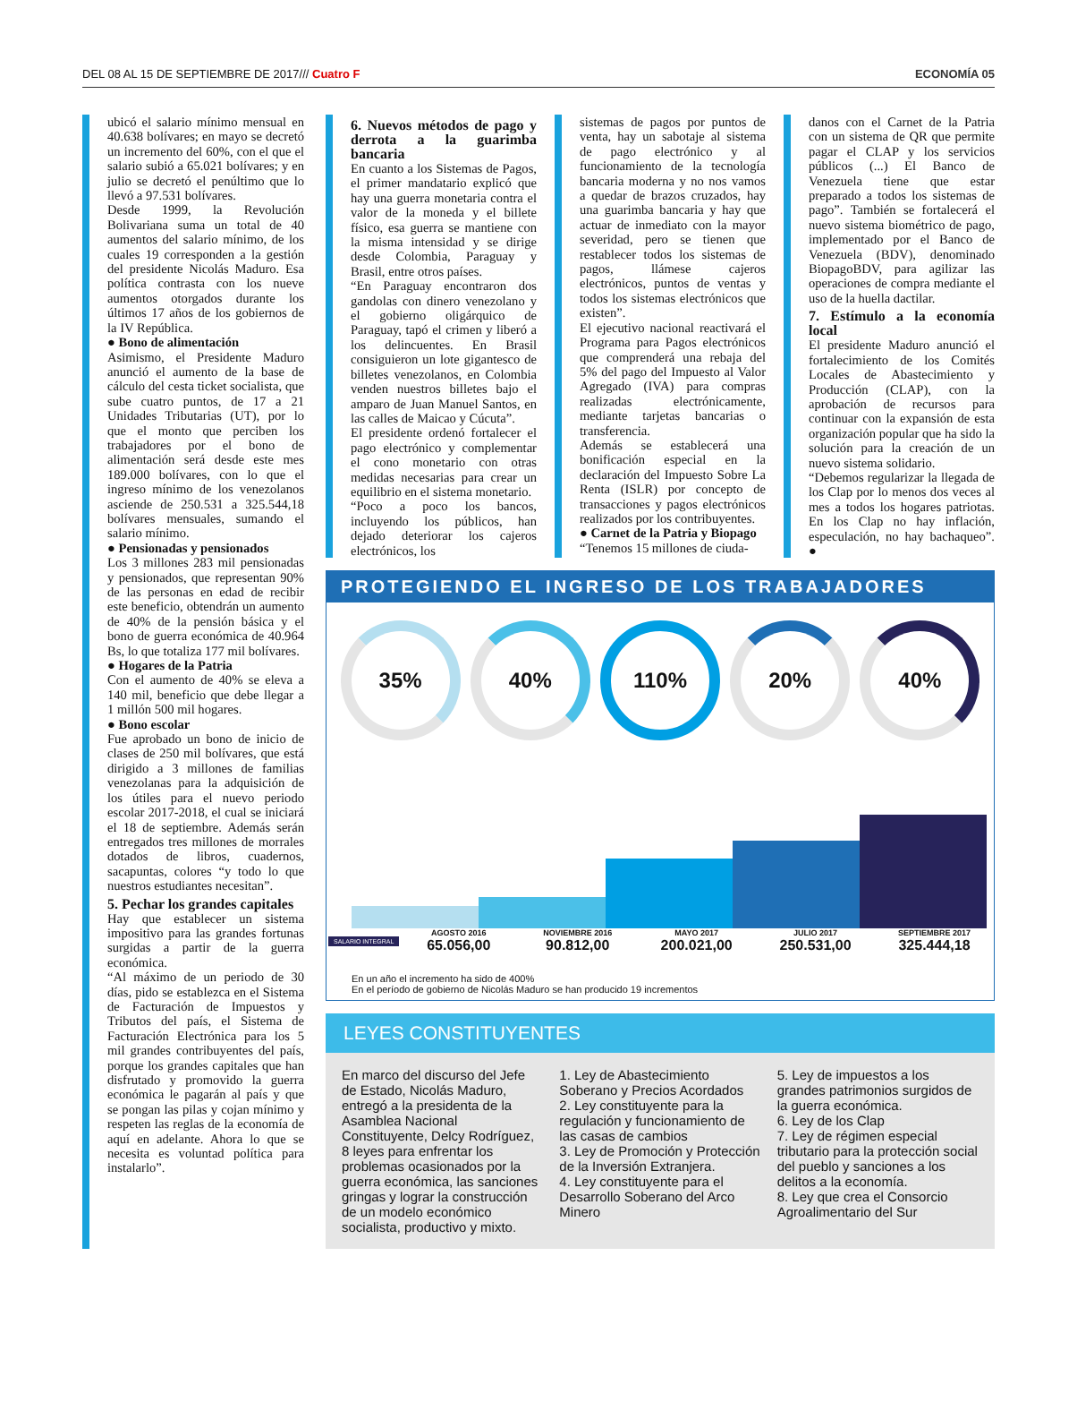DEL 08 AL 15 DE SEPTIEMBRE DE 2017/// Cuatro F ECONOMÍA 05
ubicó el salario mínimo mensual en 40.638 bolívares; en mayo se decretó un incremento del 60%, con el que el salario subió a 65.021 bolívares; y en julio se decretó el penúltimo que lo llevó a 97.531 bolívares.
Desde 1999, la Revolución Bolivariana suma un total de 40 aumentos del salario mínimo, de los cuales 19 corresponden a la gestión del presidente Nicolás Maduro. Esa política contrasta con los nueve aumentos otorgados durante los últimos 17 años de los gobiernos de la IV República.
● Bono de alimentación
Asimismo, el Presidente Maduro anunció el aumento de la base de cálculo del cesta ticket socialista, que sube cuatro puntos, de 17 a 21 Unidades Tributarias (UT), por lo que el monto que perciben los trabajadores por el bono de alimentación será desde este mes 189.000 bolívares, con lo que el ingreso mínimo de los venezolanos asciende de 250.531 a 325.544,18 bolívares mensuales, sumando el salario mínimo.
● Pensionadas y pensionados
Los 3 millones 283 mil pensionadas y pensionados, que representan 90% de las personas en edad de recibir este beneficio, obtendrán un aumento de 40% de la pensión básica y el bono de guerra económica de 40.964 Bs, lo que totaliza 177 mil bolívares.
● Hogares de la Patria
Con el aumento de 40% se eleva a 140 mil, beneficio que debe llegar a 1 millón 500 mil hogares.
● Bono escolar
Fue aprobado un bono de inicio de clases de 250 mil bolívares, que está dirigido a 3 millones de familias venezolanas para la adquisición de los útiles para el nuevo periodo escolar 2017-2018, el cual se iniciará el 18 de septiembre. Además serán entregados tres millones de morrales dotados de libros, cuadernos, sacapuntas, colores “y todo lo que nuestros estudiantes necesitan”.
5. Pechar los grandes capitales
Hay que establecer un sistema impositivo para las grandes fortunas surgidas a partir de la guerra económica.
“Al máximo de un periodo de 30 días, pido se establezca en el Sistema de Facturación de Impuestos y Tributos del país, el Sistema de Facturación Electrónica para los 5 mil grandes contribuyentes del país, porque los grandes capitales que han disfrutado y promovido la guerra económica le pagarán al país y que se pongan las pilas y cojan mínimo y respeten las reglas de la economía de aquí en adelante. Ahora lo que se necesita es voluntad política para instalarlo”.
6. Nuevos métodos de pago y derrota a la guarimba bancaria
En cuanto a los Sistemas de Pagos, el primer mandatario explicó que hay una guerra monetaria contra el valor de la moneda y el billete físico, esa guerra se mantiene con la misma intensidad y se dirige desde Colombia, Paraguay y Brasil, entre otros países.
“En Paraguay encontraron dos gandolas con dinero venezolano y el gobierno oligárquico de Paraguay, tapó el crimen y liberó a los delincuentes. En Brasil consiguieron un lote gigantesco de billetes venezolanos, en Colombia venden nuestros billetes bajo el amparo de Juan Manuel Santos, en las calles de Maicao y Cúcuta”.
El presidente ordenó fortalecer el pago electrónico y complementar el cono monetario con otras medidas necesarias para crear un equilibrio en el sistema monetario.
“Poco a poco los bancos, incluyendo los públicos, han dejado deteriorar los cajeros electrónicos, los
sistemas de pagos por puntos de venta, hay un sabotaje al sistema de pago electrónico y al funcionamiento de la tecnología bancaria moderna y no nos vamos a quedar de brazos cruzados, hay una guarimba bancaria y hay que actuar de inmediato con la mayor severidad, pero se tienen que restablecer todos los sistemas de pagos, llámese cajeros electrónicos, puntos de ventas y todos los sistemas electrónicos que existen”.
El ejecutivo nacional reactivará el Programa para Pagos electrónicos que comprenderá una rebaja del 5% del pago del Impuesto al Valor Agregado (IVA) para compras realizadas electrónicamente, mediante tarjetas bancarias o transferencia.
Además se establecerá una bonificación especial en la declaración del Impuesto Sobre La Renta (ISLR) por concepto de transacciones y pagos electrónicos realizados por los contribuyentes.
● Carnet de la Patria y Biopago
“Tenemos 15 millones de ciuda-
danos con el Carnet de la Patria con un sistema de QR que permite pagar el CLAP y los servicios públicos (...) El Banco de Venezuela tiene que estar preparado a todos los sistemas de pago”. También se fortalecerá el nuevo sistema biométrico de pago, implementado por el Banco de Venezuela (BDV), denominado BiopagoBDV, para agilizar las operaciones de compra mediante el uso de la huella dactilar.
7. Estímulo a la economía local
El presidente Maduro anunció el fortalecimiento de los Comités Locales de Abastecimiento y Producción (CLAP), con la aprobación de recursos para continuar con la expansión de esta organización popular que ha sido la solución para la creación de un nuevo sistema solidario.
“Debemos regularizar la llegada de los Clap por lo menos dos veces al mes a todos los hogares patriotas. En los Clap no hay inflación, especulación, no hay bachaqueo”. ●
PROTEGIENDO EL INGRESO DE LOS TRABAJADORES
35% 40% 110% 20% 40%
SALARIO INTEGRAL
AGOSTO 2016
65.056,00
NOVIEMBRE 2016
90.812,00
MAYO 2017
200.021,00
JULIO 2017
250.531,00
SEPTIEMBRE 2017
325.444,18
En un año el incremento ha sido de 400%
En el período de gobierno de Nicolás Maduro se han producido 19 incrementos
LEYES CONSTITUYENTES
En marco del discurso del Jefe de Estado, Nicolás Maduro, entregó a la presidenta de la Asamblea Nacional Constituyente, Delcy Rodríguez, 8 leyes para enfrentar los problemas ocasionados por la guerra económica, las sanciones gringas y lograr la construcción de un modelo económico socialista, productivo y mixto.
1. Ley de Abastecimiento Soberano y Precios Acordados
2. Ley constituyente para la regulación y funcionamiento de las casas de cambios
3. Ley de Promoción y Protección de la Inversión Extranjera.
4. Ley constituyente para el Desarrollo Soberano del Arco Minero
5. Ley de impuestos a los grandes patrimonios surgidos de la guerra económica.
6. Ley de los Clap
7. Ley de régimen especial tributario para la protección social del pueblo y sanciones a los delitos a la economía.
8. Ley que crea el Consorcio Agroalimentario del Sur